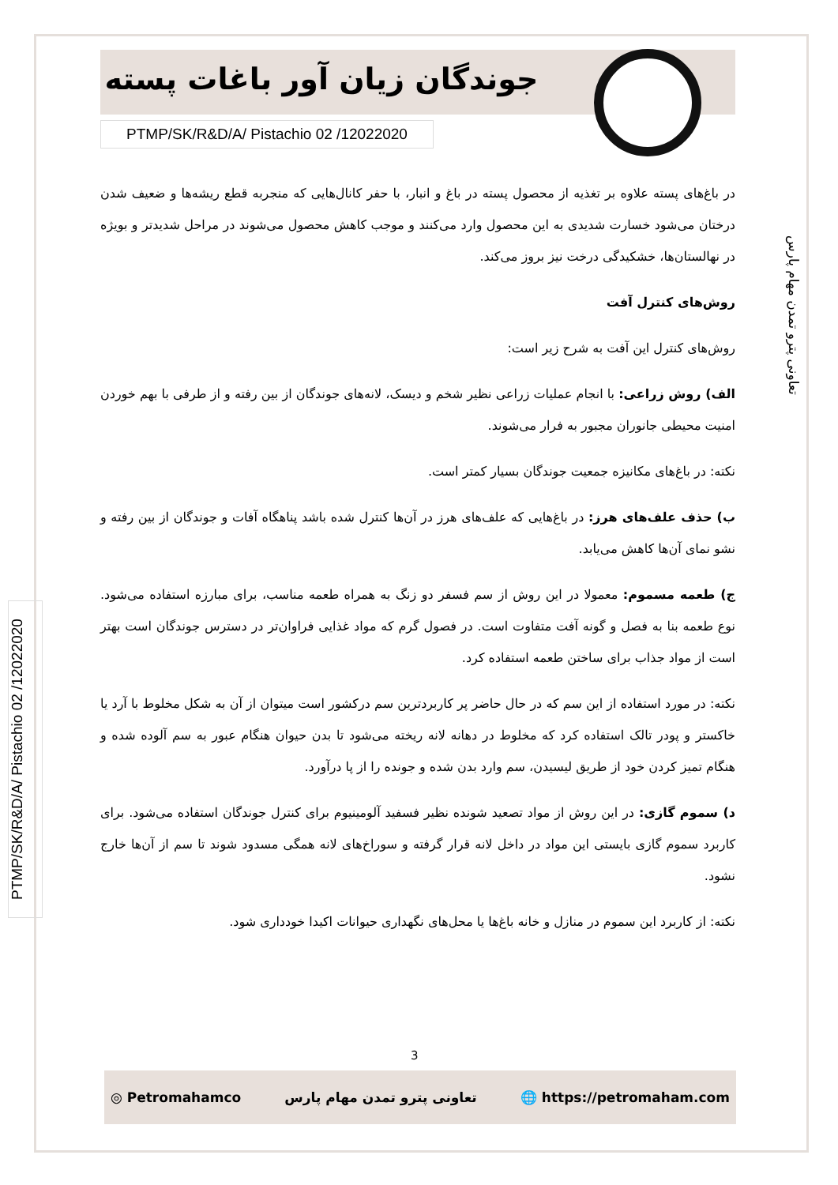جوندگان زیان آور باغات پسته
PTMP/SK/R&D/A/ Pistachio 02 /12022020
تعاونی پترو تمدن مهام پارس
PTMP/SK/R&D/A/ Pistachio 02 /12022020
در باغ‌های پسته علاوه بر تغذیه از محصول پسته در باغ و انبار، با حفر کانال‌هایی که منجربه قطع ریشه‌ها و ضعیف شدن درختان می‌شود خسارت شدیدی به این محصول وارد می‌کنند و موجب کاهش محصول می‌شوند در مراحل شدیدتر و بویژه در نهالستان‌ها، خشکیدگی درخت نیز بروز می‌کند.
روش‌های کنترل آفت
روش‌های کنترل این آفت به شرح زیر است:
الف) روش زراعی: با انجام عملیات زراعی نظیر شخم و دیسک، لانه‌های جوندگان از بین رفته و از طرفی با بهم خوردن امنیت محیطی جانوران مجبور به فرار می‌شوند.
نکته: در باغ‌های مکانیزه جمعیت جوندگان بسیار کمتر است.
ب) حذف علف‌های هرز: در باغ‌هایی که علف‌های هرز در آن‌ها کنترل شده باشد پناهگاه آفات و جوندگان از بین رفته و نشو نمای آن‌ها کاهش می‌یابد.
ج) طعمه مسموم: معمولا در این روش از سم فسفر دو زنگ به همراه طعمه مناسب، برای مبارزه استفاده می‌شود. نوع طعمه بنا به فصل و گونه آفت متفاوت است. در فصول گرم که مواد غذایی فراوان‌تر در دسترس جوندگان است بهتر است از مواد جذاب برای ساختن طعمه استفاده کرد.
نکته: در مورد استفاده از این سم که در حال حاضر پر کاربردترین سم درکشور است میتوان از آن به شکل مخلوط با آرد یا خاکستر و پودر تالک استفاده کرد که مخلوط در دهانه لانه ریخته می‌شود تا بدن حیوان هنگام عبور به سم آلوده شده و هنگام تمیز کردن خود از طریق لیسیدن، سم وارد بدن شده و جونده را از پا درآورد.
د) سموم گازی: در این روش از مواد تصعید شونده نظیر فسفید آلومینیوم برای کنترل جوندگان استفاده می‌شود. برای کاربرد سموم گازی بایستی این مواد در داخل لانه قرار گرفته و سوراخ‌های لانه همگی مسدود شوند تا سم از آن‌ها خارج نشود.
نکته: از کاربرد این سموم در منازل و خانه باغ‌ها یا محل‌های نگهداری حیوانات اکیدا خودداری شود.
3
◎ Petromahamco تعاونی پترو تمدن مهام پارس 🌐 https://petromaham.com